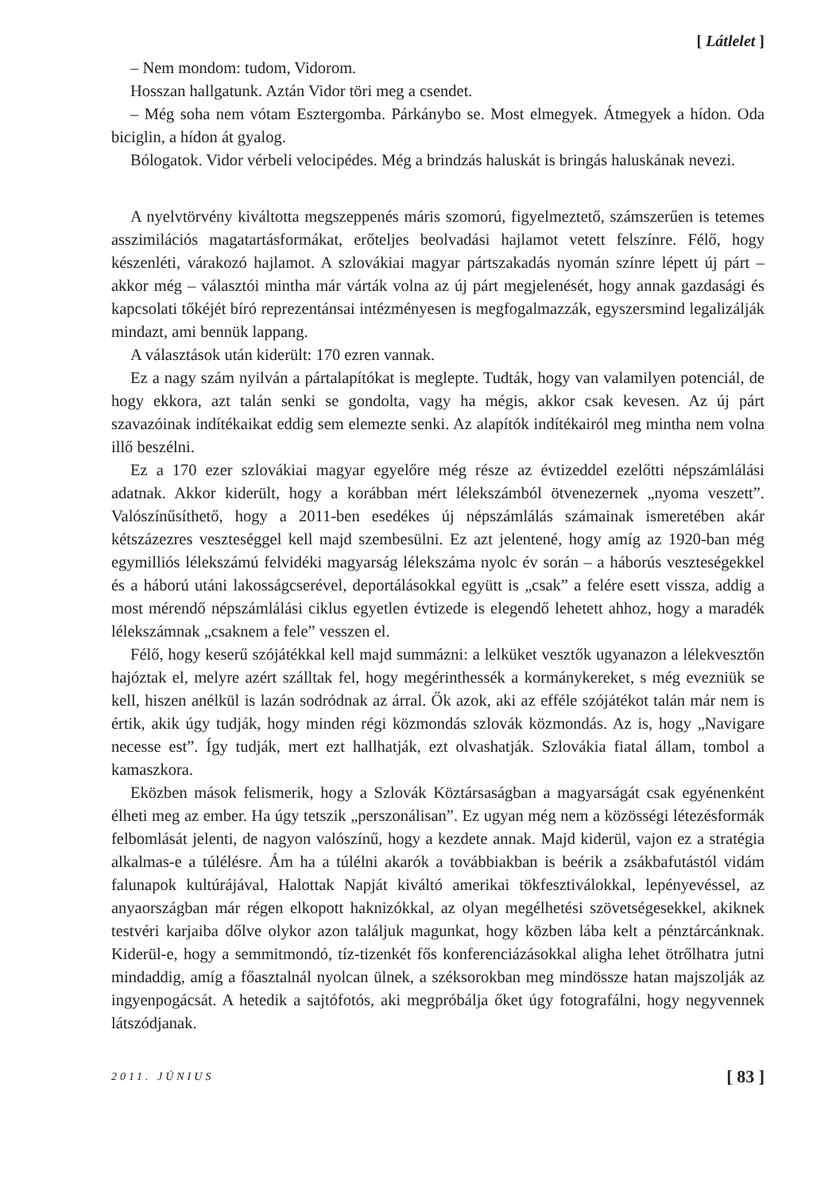[ Látlelet ]
– Nem mondom: tudom, Vidorom.
Hosszan hallgatunk. Aztán Vidor töri meg a csendet.
– Még soha nem vótam Esztergomba. Párkánybo se. Most elmegyek. Átmegyek a hídon. Oda biciglin, a hídon át gyalog.
Bólogatok. Vidor vérbeli velocipédes. Még a brindzás haluskát is bringás haluskának nevezi.
A nyelvtörvény kiváltotta megszeppenés máris szomorú, figyelmeztető, számszerűen is tetemes asszimilációs magatartásformákat, erőteljes beolvadási hajlamot vetett felszínre. Félő, hogy készenléti, várakozó hajlamot. A szlovákiai magyar pártszakadás nyomán színre lépett új párt – akkor még – választói mintha már várták volna az új párt megjelenését, hogy annak gazdasági és kapcsolati tőkéjét bíró reprezentánsai intézményesen is megfogalmazzák, egyszersmind legalizálják mindazt, ami bennük lappang.
A választások után kiderült: 170 ezren vannak.
Ez a nagy szám nyilván a pártalapítókat is meglepte. Tudták, hogy van valamilyen potenciál, de hogy ekkora, azt talán senki se gondolta, vagy ha mégis, akkor csak kevesen. Az új párt szavazóinak indítékaikat eddig sem elemezte senki. Az alapítók indítékairól meg mintha nem volna illő beszélni.
Ez a 170 ezer szlovákiai magyar egyelőre még része az évtizeddel ezelőtti népszámlálási adatnak. Akkor kiderült, hogy a korábban mért lélekszámból ötvenezernek „nyoma veszett”. Valószínűsíthető, hogy a 2011-ben esedékes új népszámlálás számainak ismeretében akár kétszázezres veszteséggel kell majd szembesülni. Ez azt jelentené, hogy amíg az 1920-ban még egymilliós lélekszámú felvidéki magyarság lélekszáma nyolc év során – a háborús veszteségekkel és a háború utáni lakosságcserével, deportálásokkal együtt is „csak” a felére esett vissza, addig a most mérendő népszámlálási ciklus egyetlen évtizede is elegendő lehetett ahhoz, hogy a maradék lélekszámnak „csaknem a fele” vesszen el.
Félő, hogy keserű szójátékkal kell majd summázni: a lelküket vesztők ugyanazon a lélekvesztőn hajóztak el, melyre azért szálltak fel, hogy megérinthessék a kormánykereket, s még evezniük se kell, hiszen anélkül is lazán sodródnak az árral. Ők azok, aki az efféle szójátékot talán már nem is értik, akik úgy tudják, hogy minden régi közmondás szlovák közmondás. Az is, hogy „Navigare necesse est”. Így tudják, mert ezt hallhatják, ezt olvashatják. Szlovákia fiatal állam, tombol a kamaszkora.
Eközben mások felismerik, hogy a Szlovák Köztársaságban a magyarságát csak egyénenként élheti meg az ember. Ha úgy tetszik „perszonálisan”. Ez ugyan még nem a közösségi létezésformák felbomlását jelenti, de nagyon valószínű, hogy a kezdete annak. Majd kiderül, vajon ez a stratégia alkalmas-e a túlélésre. Ám ha a túlélni akarók a továbbiakban is beérik a zsákbafutástól vidám falunapok kultúrájával, Halottak Napját kiváltó amerikai tökfesztiválokkal, lepényevéssel, az anyaországban már régen elkopott haknizókkal, az olyan megélhetési szövetségesekkel, akiknek testvéri karjaiba dőlve olykor azon találjuk magunkat, hogy közben lába kelt a pénztárcánknak. Kiderül-e, hogy a semmitmondó, tíz-tizenkét fős konferenciázásokkal aligha lehet ötrőlhatra jutni mindaddig, amíg a főasztalnál nyolcan ülnek, a széksorokban meg mindössze hatan majszolják az ingyenpogácsát. A hetedik a sajtófotós, aki megpróbálja őket úgy fotografálni, hogy negyvennek látszódjanak.
2011. JÚNIUS [ 83 ]